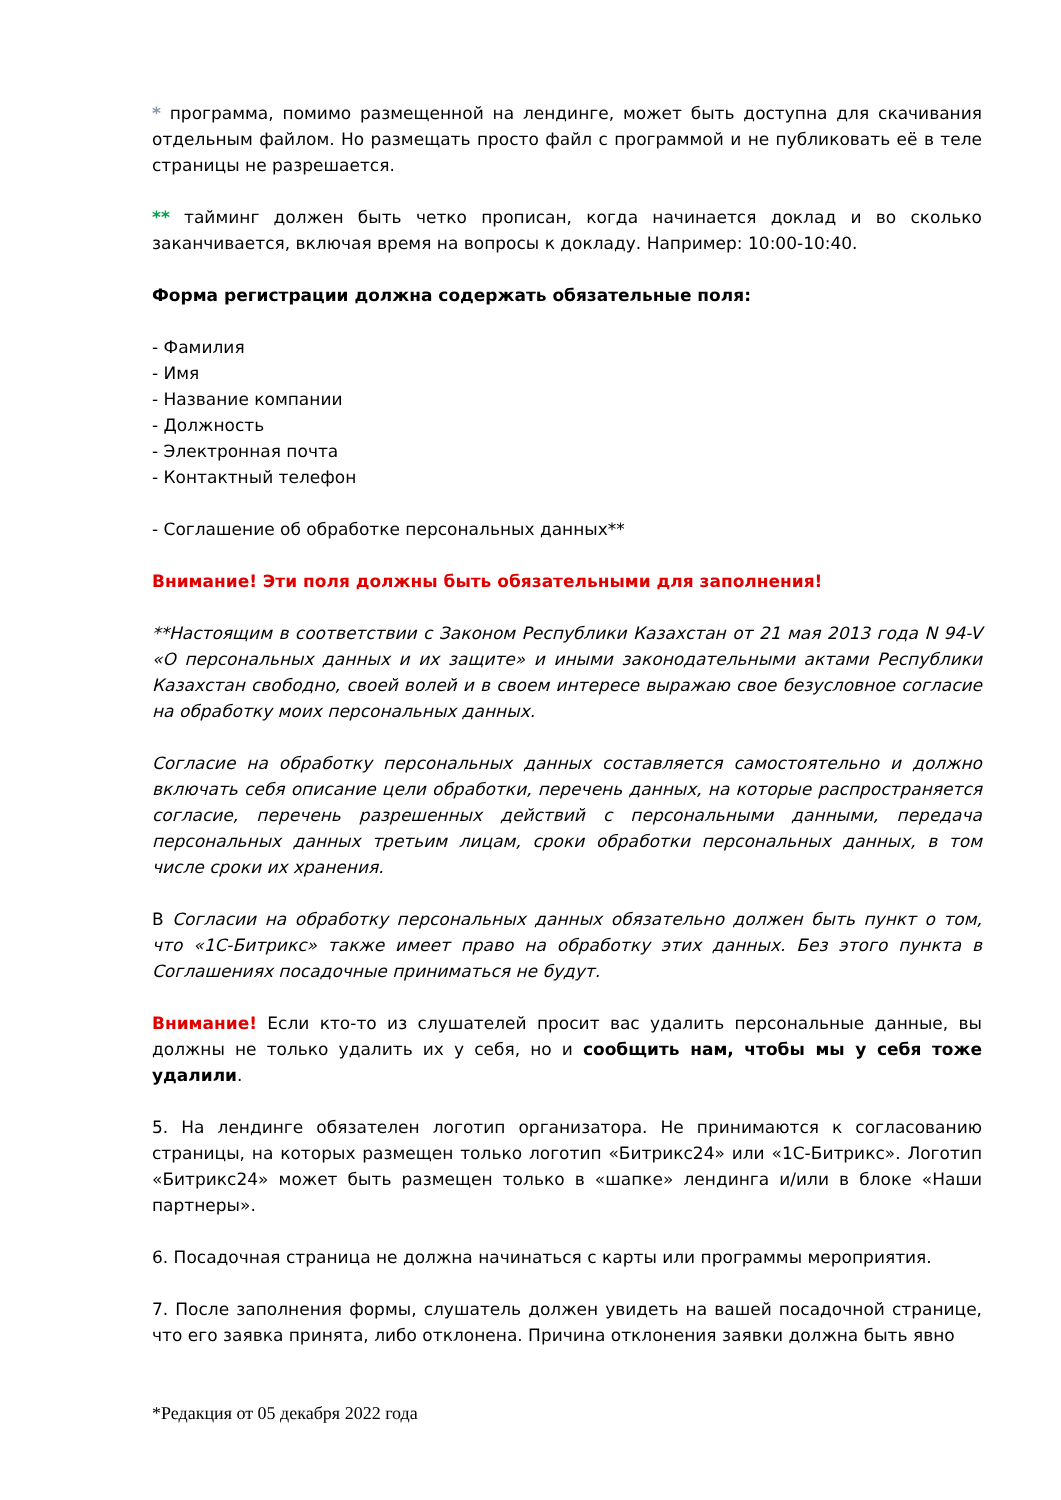* программа, помимо размещенной на лендинге, может быть доступна для скачивания отдельным файлом. Но размещать просто файл с программой и не публиковать её в теле страницы не разрешается.
** тайминг должен быть четко прописан, когда начинается доклад и во сколько заканчивается, включая время на вопросы к докладу. Например: 10:00-10:40.
Форма регистрации должна содержать обязательные поля:
- Фамилия
- Имя
- Название компании
- Должность
- Электронная почта
- Контактный телефон
- Соглашение об обработке персональных данных**
Внимание! Эти поля должны быть обязательными для заполнения!
**Настоящим в соответствии с Законом Республики Казахстан от 21 мая 2013 года N 94-V «О персональных данных и их защите» и иными законодательными актами Республики Казахстан свободно, своей волей и в своем интересе выражаю свое безусловное согласие на обработку моих персональных данных.
Согласие на обработку персональных данных составляется самостоятельно и должно включать себя описание цели обработки, перечень данных, на которые распространяется согласие, перечень разрешенных действий с персональными данными, передача персональных данных третьим лицам, сроки обработки персональных данных, в том числе сроки их хранения.
В Согласии на обработку персональных данных обязательно должен быть пункт о том, что «1С-Битрикс» также имеет право на обработку этих данных. Без этого пункта в Соглашениях посадочные приниматься не будут.
Внимание! Если кто-то из слушателей просит вас удалить персональные данные, вы должны не только удалить их у себя, но и сообщить нам, чтобы мы у себя тоже удалили.
5. На лендинге обязателен логотип организатора. Не принимаются к согласованию страницы, на которых размещен только логотип «Битрикс24» или «1С-Битрикс». Логотип «Битрикс24» может быть размещен только в «шапке» лендинга и/или в блоке «Наши партнеры».
6. Посадочная страница не должна начинаться с карты или программы мероприятия.
7. После заполнения формы, слушатель должен увидеть на вашей посадочной странице, что его заявка принята, либо отклонена. Причина отклонения заявки должна быть явно
*Редакция от 05 декабря 2022 года